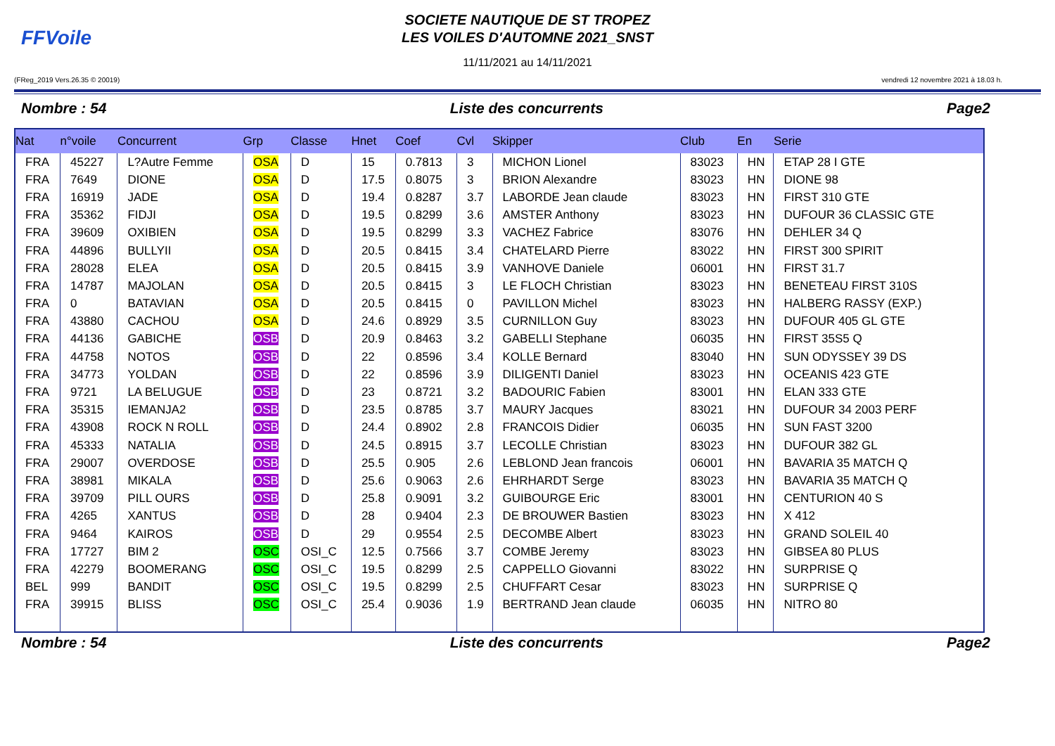FFVoile
SOCIETE NAUTIQUE DE ST TROPEZ
LES VOILES D'AUTOMNE 2021_SNST
11/11/2021 au 14/11/2021
(FReg_2019 Vers.26.35 © 20019) vendredi 12 novembre 2021 à 18.03 h.
Nombre : 54 Liste des concurrents Page2
| Nat | n°voile | Concurrent | Grp | Classe | Hnet | Coef | Cvl | Skipper | Club | En | Serie |
| --- | --- | --- | --- | --- | --- | --- | --- | --- | --- | --- | --- |
| FRA | 45227 | L?Autre Femme | OSA | D | 15 | 0.7813 | 3 | MICHON Lionel | 83023 | HN | ETAP 28 I GTE |
| FRA | 7649 | DIONE | OSA | D | 17.5 | 0.8075 | 3 | BRION Alexandre | 83023 | HN | DIONE 98 |
| FRA | 16919 | JADE | OSA | D | 19.4 | 0.8287 | 3.7 | LABORDE Jean claude | 83023 | HN | FIRST 310 GTE |
| FRA | 35362 | FIDJI | OSA | D | 19.5 | 0.8299 | 3.6 | AMSTER Anthony | 83023 | HN | DUFOUR 36 CLASSIC GTE |
| FRA | 39609 | OXIBIEN | OSA | D | 19.5 | 0.8299 | 3.3 | VACHEZ Fabrice | 83076 | HN | DEHLER 34 Q |
| FRA | 44896 | BULLYII | OSA | D | 20.5 | 0.8415 | 3.4 | CHATELARD Pierre | 83022 | HN | FIRST 300 SPIRIT |
| FRA | 28028 | ELEA | OSA | D | 20.5 | 0.8415 | 3.9 | VANHOVE Daniele | 06001 | HN | FIRST 31.7 |
| FRA | 14787 | MAJOLAN | OSA | D | 20.5 | 0.8415 | 3 | LE FLOCH Christian | 83023 | HN | BENETEAU FIRST 310S |
| FRA | 0 | BATAVIAN | OSA | D | 20.5 | 0.8415 | 0 | PAVILLON Michel | 83023 | HN | HALBERG RASSY (EXP.) |
| FRA | 43880 | CACHOU | OSA | D | 24.6 | 0.8929 | 3.5 | CURNILLON Guy | 83023 | HN | DUFOUR 405 GL GTE |
| FRA | 44136 | GABICHE | OSB | D | 20.9 | 0.8463 | 3.2 | GABELLI Stephane | 06035 | HN | FIRST 35S5 Q |
| FRA | 44758 | NOTOS | OSB | D | 22 | 0.8596 | 3.4 | KOLLE Bernard | 83040 | HN | SUN ODYSSEY 39 DS |
| FRA | 34773 | YOLDAN | OSB | D | 22 | 0.8596 | 3.9 | DILIGENTI Daniel | 83023 | HN | OCEANIS 423 GTE |
| FRA | 9721 | LA BELUGUE | OSB | D | 23 | 0.8721 | 3.2 | BADOURIC Fabien | 83001 | HN | ELAN 333 GTE |
| FRA | 35315 | IEMANJA2 | OSB | D | 23.5 | 0.8785 | 3.7 | MAURY Jacques | 83021 | HN | DUFOUR 34 2003 PERF |
| FRA | 43908 | ROCK N ROLL | OSB | D | 24.4 | 0.8902 | 2.8 | FRANCOIS Didier | 06035 | HN | SUN FAST 3200 |
| FRA | 45333 | NATALIA | OSB | D | 24.5 | 0.8915 | 3.7 | LECOLLE Christian | 83023 | HN | DUFOUR 382 GL |
| FRA | 29007 | OVERDOSE | OSB | D | 25.5 | 0.905 | 2.6 | LEBLOND Jean francois | 06001 | HN | BAVARIA 35 MATCH Q |
| FRA | 38981 | MIKALA | OSB | D | 25.6 | 0.9063 | 2.6 | EHRHARDT Serge | 83023 | HN | BAVARIA 35 MATCH Q |
| FRA | 39709 | PILL OURS | OSB | D | 25.8 | 0.9091 | 3.2 | GUIBOURGE Eric | 83001 | HN | CENTURION 40 S |
| FRA | 4265 | XANTUS | OSB | D | 28 | 0.9404 | 2.3 | DE BROUWER Bastien | 83023 | HN | X 412 |
| FRA | 9464 | KAIROS | OSB | D | 29 | 0.9554 | 2.5 | DECOMBE Albert | 83023 | HN | GRAND SOLEIL 40 |
| FRA | 17727 | BIM 2 | OSC | OSI_C | 12.5 | 0.7566 | 3.7 | COMBE Jeremy | 83023 | HN | GIBSEA 80 PLUS |
| FRA | 42279 | BOOMERANG | OSC | OSI_C | 19.5 | 0.8299 | 2.5 | CAPPELLO Giovanni | 83022 | HN | SURPRISE Q |
| BEL | 999 | BANDIT | OSC | OSI_C | 19.5 | 0.8299 | 2.5 | CHUFFART Cesar | 83023 | HN | SURPRISE Q |
| FRA | 39915 | BLISS | OSC | OSI_C | 25.4 | 0.9036 | 1.9 | BERTRAND Jean claude | 06035 | HN | NITRO 80 |
Nombre : 54 Liste des concurrents Page2